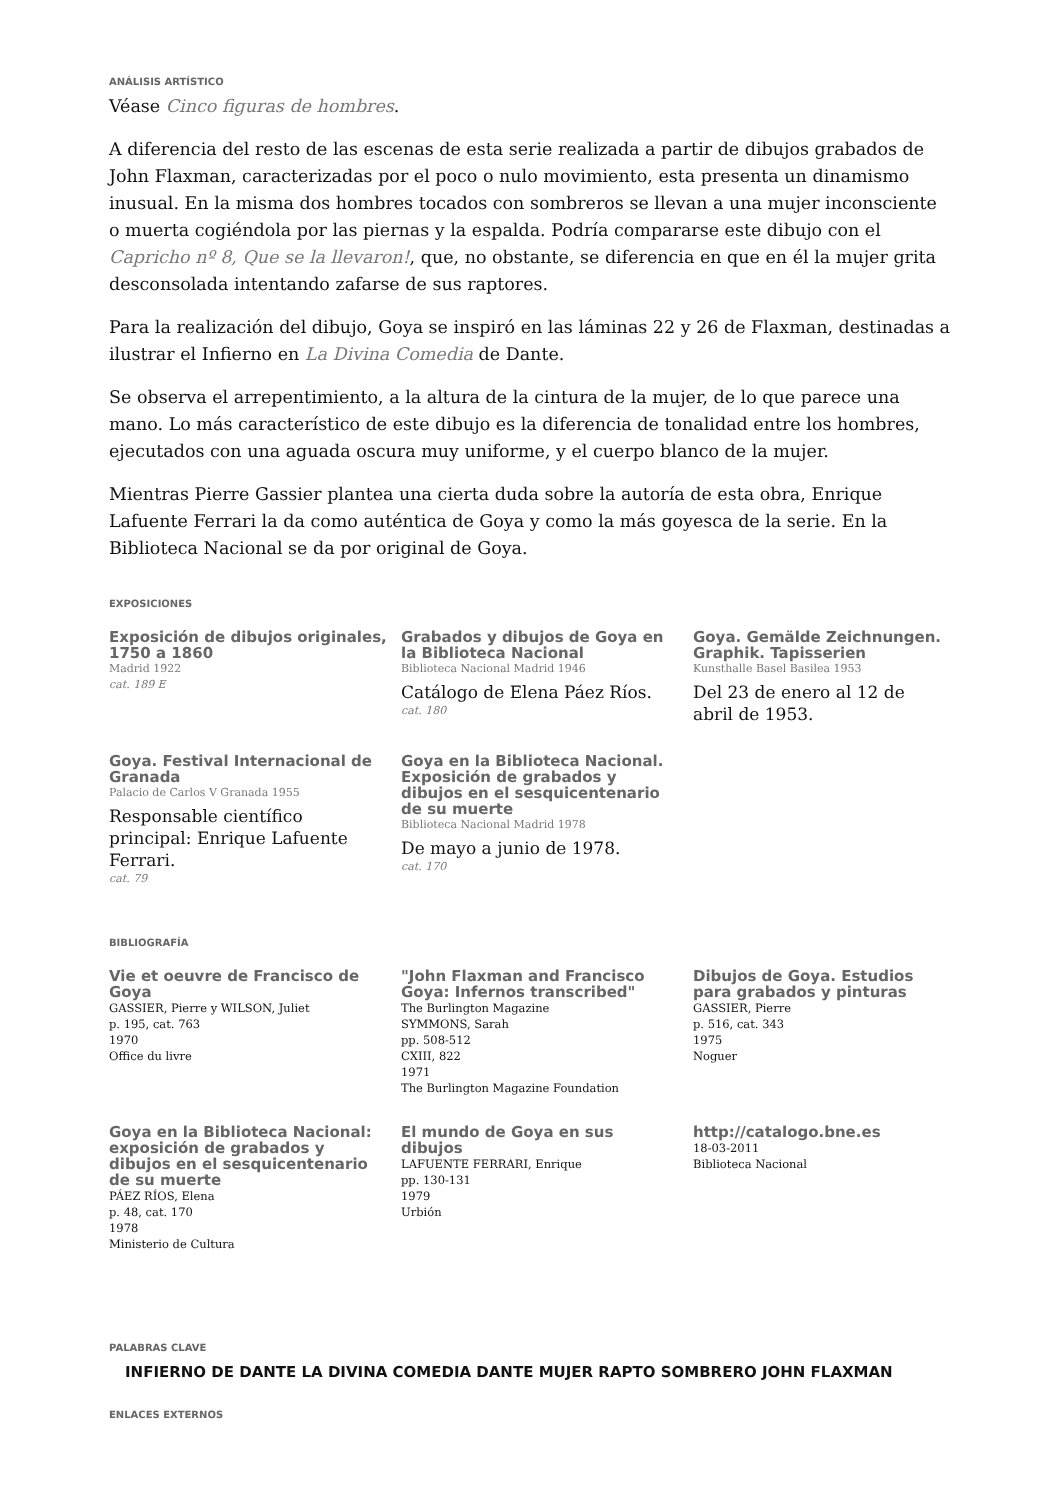ANÁLISIS ARTÍSTICO
Véase Cinco figuras de hombres.
A diferencia del resto de las escenas de esta serie realizada a partir de dibujos grabados de John Flaxman, caracterizadas por el poco o nulo movimiento, esta presenta un dinamismo inusual. En la misma dos hombres tocados con sombreros se llevan a una mujer inconsciente o muerta cogiéndola por las piernas y la espalda. Podría compararse este dibujo con el Capricho nº 8, Que se la llevaron!, que, no obstante, se diferencia en que en él la mujer grita desconsolada intentando zafarse de sus raptores.
Para la realización del dibujo, Goya se inspiró en las láminas 22 y 26 de Flaxman, destinadas a ilustrar el Infierno en La Divina Comedia de Dante.
Se observa el arrepentimiento, a la altura de la cintura de la mujer, de lo que parece una mano. Lo más característico de este dibujo es la diferencia de tonalidad entre los hombres, ejecutados con una aguada oscura muy uniforme, y el cuerpo blanco de la mujer.
Mientras Pierre Gassier plantea una cierta duda sobre la autoría de esta obra, Enrique Lafuente Ferrari la da como auténtica de Goya y como la más goyesca de la serie. En la Biblioteca Nacional se da por original de Goya.
EXPOSICIONES
Exposición de dibujos originales, 1750 a 1860
Madrid 1922
cat. 189 E
Grabados y dibujos de Goya en la Biblioteca Nacional
Biblioteca Nacional Madrid 1946
Catálogo de Elena Páez Ríos.
cat. 180
Goya. Gemälde Zeichnungen. Graphik. Tapisserien
Kunsthalle Basel Basilea 1953
Del 23 de enero al 12 de abril de 1953.
Goya. Festival Internacional de Granada
Palacio de Carlos V Granada 1955
Responsable científico principal: Enrique Lafuente Ferrari.
cat. 79
Goya en la Biblioteca Nacional. Exposición de grabados y dibujos en el sesquicentenario de su muerte
Biblioteca Nacional Madrid 1978
De mayo a junio de 1978.
cat. 170
BIBLIOGRAFÍA
Vie et oeuvre de Francisco de Goya
GASSIER, Pierre y WILSON, Juliet
p. 195, cat. 763
1970
Office du livre
"John Flaxman and Francisco Goya: Infernos transcribed"
The Burlington Magazine
SYMMONS, Sarah
pp. 508-512
CXIII, 822
1971
The Burlington Magazine Foundation
Dibujos de Goya. Estudios para grabados y pinturas
GASSIER, Pierre
p. 516, cat. 343
1975
Noguer
Goya en la Biblioteca Nacional: exposición de grabados y dibujos en el sesquicentenario de su muerte
PÁEZ RÍOS, Elena
p. 48, cat. 170
1978
Ministerio de Cultura
El mundo de Goya en sus dibujos
LAFUENTE FERRARI, Enrique
pp. 130-131
1979
Urbión
http://catalogo.bne.es
18-03-2011
Biblioteca Nacional
PALABRAS CLAVE
INFIERNO DE DANTE LA DIVINA COMEDIA DANTE MUJER RAPTO SOMBRERO JOHN FLAXMAN
ENLACES EXTERNOS